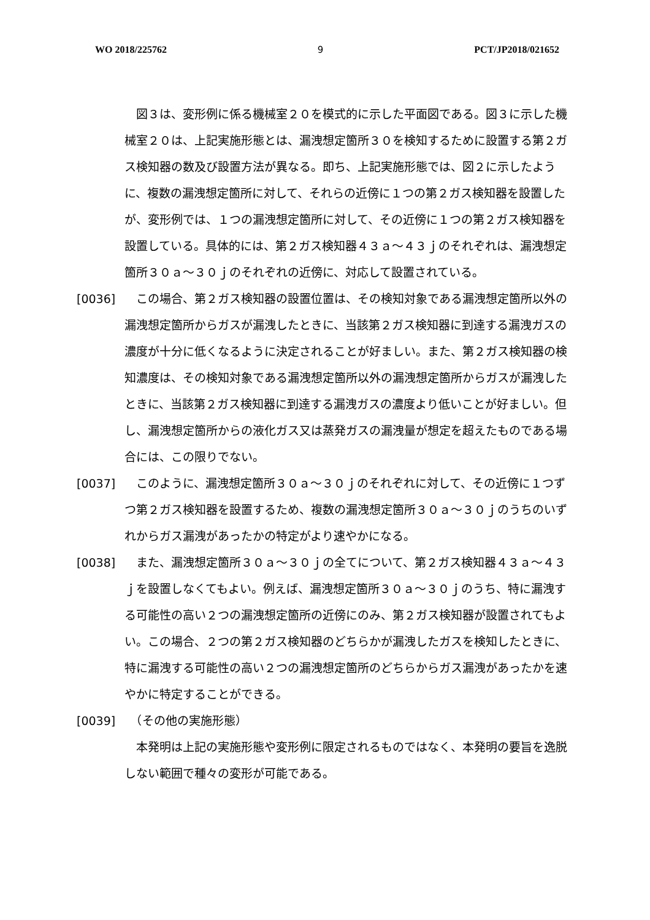WO 2018/225762 9 PCT/JP2018/021652
　図３は、変形例に係る機械室２０を模式的に示した平面図である。図３に示した機械室２０は、上記実施形態とは、漏洩想定箇所３０を検知するために設置する第２ガス検知器の数及び設置方法が異なる。即ち、上記実施形態では、図２に示したように、複数の漏洩想定箇所に対して、それらの近傍に１つの第２ガス検知器を設置したが、変形例では、１つの漏洩想定箇所に対して、その近傍に１つの第２ガス検知器を設置している。具体的には、第２ガス検知器４３ａ～４３ｊのそれぞれは、漏洩想定箇所３０ａ～３０ｊのそれぞれの近傍に、対応して設置されている。
[0036] 　この場合、第２ガス検知器の設置位置は、その検知対象である漏洩想定箇所以外の漏洩想定箇所からガスが漏洩したときに、当該第２ガス検知器に到達する漏洩ガスの濃度が十分に低くなるように決定されることが好ましい。また、第２ガス検知器の検知濃度は、その検知対象である漏洩想定箇所以外の漏洩想定箇所からガスが漏洩したときに、当該第２ガス検知器に到達する漏洩ガスの濃度より低いことが好ましい。但し、漏洩想定箇所からの液化ガス又は蒸発ガスの漏洩量が想定を超えたものである場合には、この限りでない。
[0037] 　このように、漏洩想定箇所３０ａ～３０ｊのそれぞれに対して、その近傍に１つずつ第２ガス検知器を設置するため、複数の漏洩想定箇所３０ａ～３０ｊのうちのいずれからガス漏洩があったかの特定がより速やかになる。
[0038] 　また、漏洩想定箇所３０ａ～３０ｊの全てについて、第２ガス検知器４３ａ～４３ｊを設置しなくてもよい。例えば、漏洩想定箇所３０ａ～３０ｊのうち、特に漏洩する可能性の高い２つの漏洩想定箇所の近傍にのみ、第２ガス検知器が設置されてもよい。この場合、２つの第２ガス検知器のどちらかが漏洩したガスを検知したときに、特に漏洩する可能性の高い２つの漏洩想定箇所のどちらからガス漏洩があったかを速やかに特定することができる。
[0039] 　（その他の実施形態）
　本発明は上記の実施形態や変形例に限定されるものではなく、本発明の要旨を逸脱しない範囲で種々の変形が可能である。